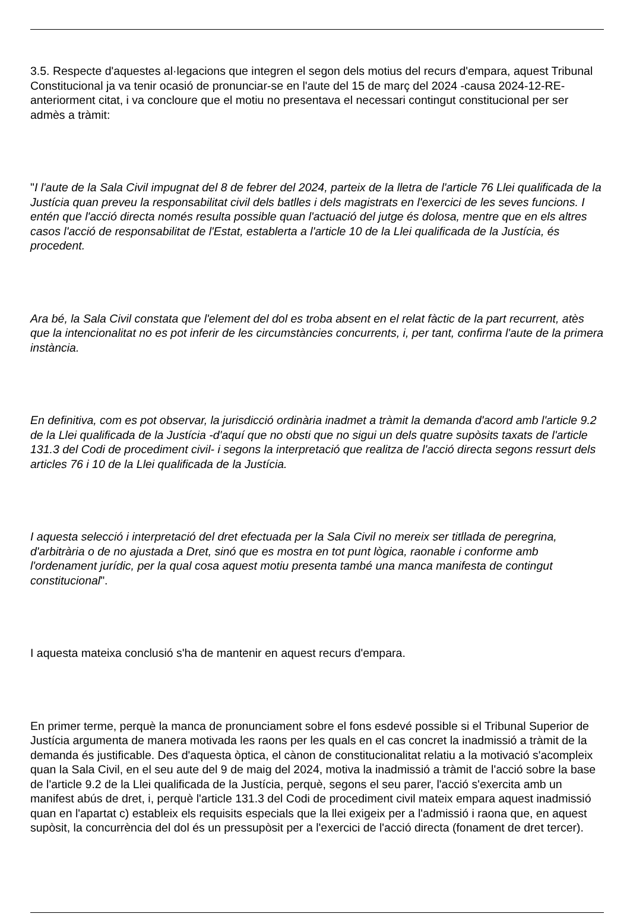3.5. Respecte d'aquestes al·legacions que integren el segon dels motius del recurs d'empara, aquest Tribunal Constitucional ja va tenir ocasió de pronunciar-se en l'aute del 15 de març del 2024 -causa 2024-12-RE- anteriorment citat, i va concloure que el motiu no presentava el necessari contingut constitucional per ser admès a tràmit:
"I l'aute de la Sala Civil impugnat del 8 de febrer del 2024, parteix de la lletra de l'article 76 Llei qualificada de la Justícia quan preveu la responsabilitat civil dels batlles i dels magistrats en l'exercici de les seves funcions. I entén que l'acció directa només resulta possible quan l'actuació del jutge és dolosa, mentre que en els altres casos l'acció de responsabilitat de l'Estat, establerta a l'article 10 de la Llei qualificada de la Justícia, és procedent.
Ara bé, la Sala Civil constata que l'element del dol es troba absent en el relat fàctic de la part recurrent, atès que la intencionalitat no es pot inferir de les circumstàncies concurrents, i, per tant, confirma l'aute de la primera instància.
En definitiva, com es pot observar, la jurisdicció ordinària inadmet a tràmit la demanda d'acord amb l'article 9.2 de la Llei qualificada de la Justícia -d'aquí que no obsti que no sigui un dels quatre supòsits taxats de l'article 131.3 del Codi de procediment civil- i segons la interpretació que realitza de l'acció directa segons ressurt dels articles 76 i 10 de la Llei qualificada de la Justícia.
I aquesta selecció i interpretació del dret efectuada per la Sala Civil no mereix ser titllada de peregrina, d'arbitrària o de no ajustada a Dret, sinó que es mostra en tot punt lògica, raonable i conforme amb l'ordenament jurídic, per la qual cosa aquest motiu presenta també una manca manifesta de contingut constitucional".
I aquesta mateixa conclusió s'ha de mantenir en aquest recurs d'empara.
En primer terme, perquè la manca de pronunciament sobre el fons esdevé possible si el Tribunal Superior de Justícia argumenta de manera motivada les raons per les quals en el cas concret la inadmissió a tràmit de la demanda és justificable. Des d'aquesta òptica, el cànon de constitucionalitat relatiu a la motivació s'acompleix quan la Sala Civil, en el seu aute del 9 de maig del 2024, motiva la inadmissió a tràmit de l'acció sobre la base de l'article 9.2 de la Llei qualificada de la Justícia, perquè, segons el seu parer, l'acció s'exercita amb un manifest abús de dret, i, perquè l'article 131.3 del Codi de procediment civil mateix empara aquest inadmissió quan en l'apartat c) estableix els requisits especials que la llei exigeix per a l'admissió i raona que, en aquest supòsit, la concurrència del dol és un pressupòsit per a l'exercici de l'acció directa (fonament de dret tercer).